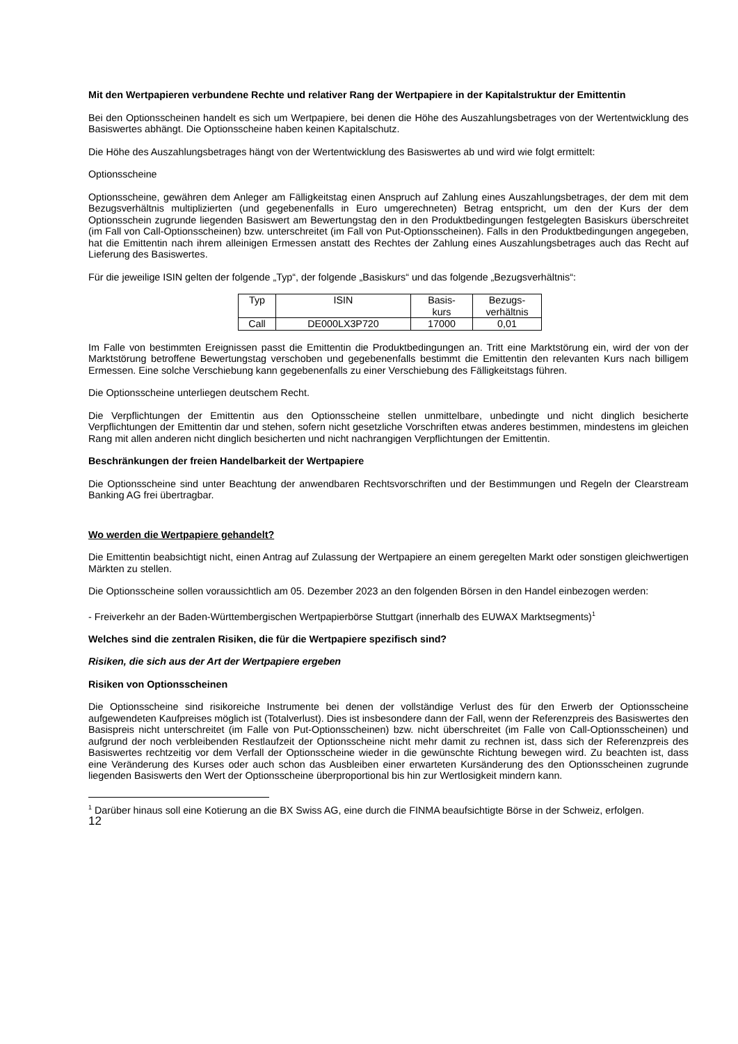Mit den Wertpapieren verbundene Rechte und relativer Rang der Wertpapiere in der Kapitalstruktur der Emittentin
Bei den Optionsscheinen handelt es sich um Wertpapiere, bei denen die Höhe des Auszahlungsbetrages von der Wertentwicklung des Basiswertes abhängt. Die Optionsscheine haben keinen Kapitalschutz.
Die Höhe des Auszahlungsbetrages hängt von der Wertentwicklung des Basiswertes ab und wird wie folgt ermittelt:
Optionsscheine
Optionsscheine, gewähren dem Anleger am Fälligkeitstag einen Anspruch auf Zahlung eines Auszahlungsbetrages, der dem mit dem Bezugsverhältnis multiplizierten (und gegebenenfalls in Euro umgerechneten) Betrag entspricht, um den der Kurs der dem Optionsschein zugrunde liegenden Basiswert am Bewertungstag den in den Produktbedingungen festgelegten Basiskurs überschreitet (im Fall von Call-Optionsscheinen) bzw. unterschreitet (im Fall von Put-Optionsscheinen). Falls in den Produktbedingungen angegeben, hat die Emittentin nach ihrem alleinigen Ermessen anstatt des Rechtes der Zahlung eines Auszahlungsbetrages auch das Recht auf Lieferung des Basiswertes.
Für die jeweilige ISIN gelten der folgende „Typ“, der folgende „Basiskurs“ und das folgende „Bezugsverhältnis“:
| Typ | ISIN | Basis- kurs | Bezugs- verhältnis |
| Call | DE000LX3P720 | 17000 | 0,01 |
Im Falle von bestimmten Ereignissen passt die Emittentin die Produktbedingungen an. Tritt eine Marktstörung ein, wird der von der Marktstörung betroffene Bewertungstag verschoben und gegebenenfalls bestimmt die Emittentin den relevanten Kurs nach billigem Ermessen. Eine solche Verschiebung kann gegebenenfalls zu einer Verschiebung des Fälligkeitstags führen.
Die Optionsscheine unterliegen deutschem Recht.
Die Verpflichtungen der Emittentin aus den Optionsscheine stellen unmittelbare, unbedingte und nicht dinglich besicherte Verpflichtungen der Emittentin dar und stehen, sofern nicht gesetzliche Vorschriften etwas anderes bestimmen, mindestens im gleichen Rang mit allen anderen nicht dinglich besicherten und nicht nachrangigen Verpflichtungen der Emittentin.
Beschränkungen der freien Handelbarkeit der Wertpapiere
Die Optionsscheine sind unter Beachtung der anwendbaren Rechtsvorschriften und der Bestimmungen und Regeln der Clearstream Banking AG frei übertragbar.
Wo werden die Wertpapiere gehandelt?
Die Emittentin beabsichtigt nicht, einen Antrag auf Zulassung der Wertpapiere an einem geregelten Markt oder sonstigen gleichwertigen Märkten zu stellen.
Die Optionsscheine sollen voraussichtlich am 05. Dezember 2023 an den folgenden Börsen in den Handel einbezogen werden:
- Freiverkehr an der Baden-Württembergischen Wertpapierbörse Stuttgart (innerhalb des EUWAX Marktsegments)<sup>1</sup>
Welches sind die zentralen Risiken, die für die Wertpapiere spezifisch sind?
Risiken, die sich aus der Art der Wertpapiere ergeben
Risiken von Optionsscheinen
Die Optionsscheine sind risikoreiche Instrumente bei denen der vollständige Verlust des für den Erwerb der Optionsscheine aufgewendeten Kaufpreises möglich ist (Totalverlust). Dies ist insbesondere dann der Fall, wenn der Referenzpreis des Basiswertes den Basispreis nicht unterschreitet (im Falle von Put-Optionsscheinen) bzw. nicht überschreitet (im Falle von Call-Optionsscheinen) und aufgrund der noch verbleibenden Restlaufzeit der Optionsscheine nicht mehr damit zu rechnen ist, dass sich der Referenzpreis des Basiswertes rechtzeitig vor dem Verfall der Optionsscheine wieder in die gewünschte Richtung bewegen wird. Zu beachten ist, dass eine Veränderung des Kurses oder auch schon das Ausbleiben einer erwarteten Kursänderung des den Optionsscheinen zugrunde liegenden Basiswerts den Wert der Optionsscheine überproportional bis hin zur Wertlosigkeit mindern kann.
<sup>1</sup> Darüber hinaus soll eine Kotierung an die BX Swiss AG, eine durch die FINMA beaufsichtigte Börse in der Schweiz, erfolgen.
12